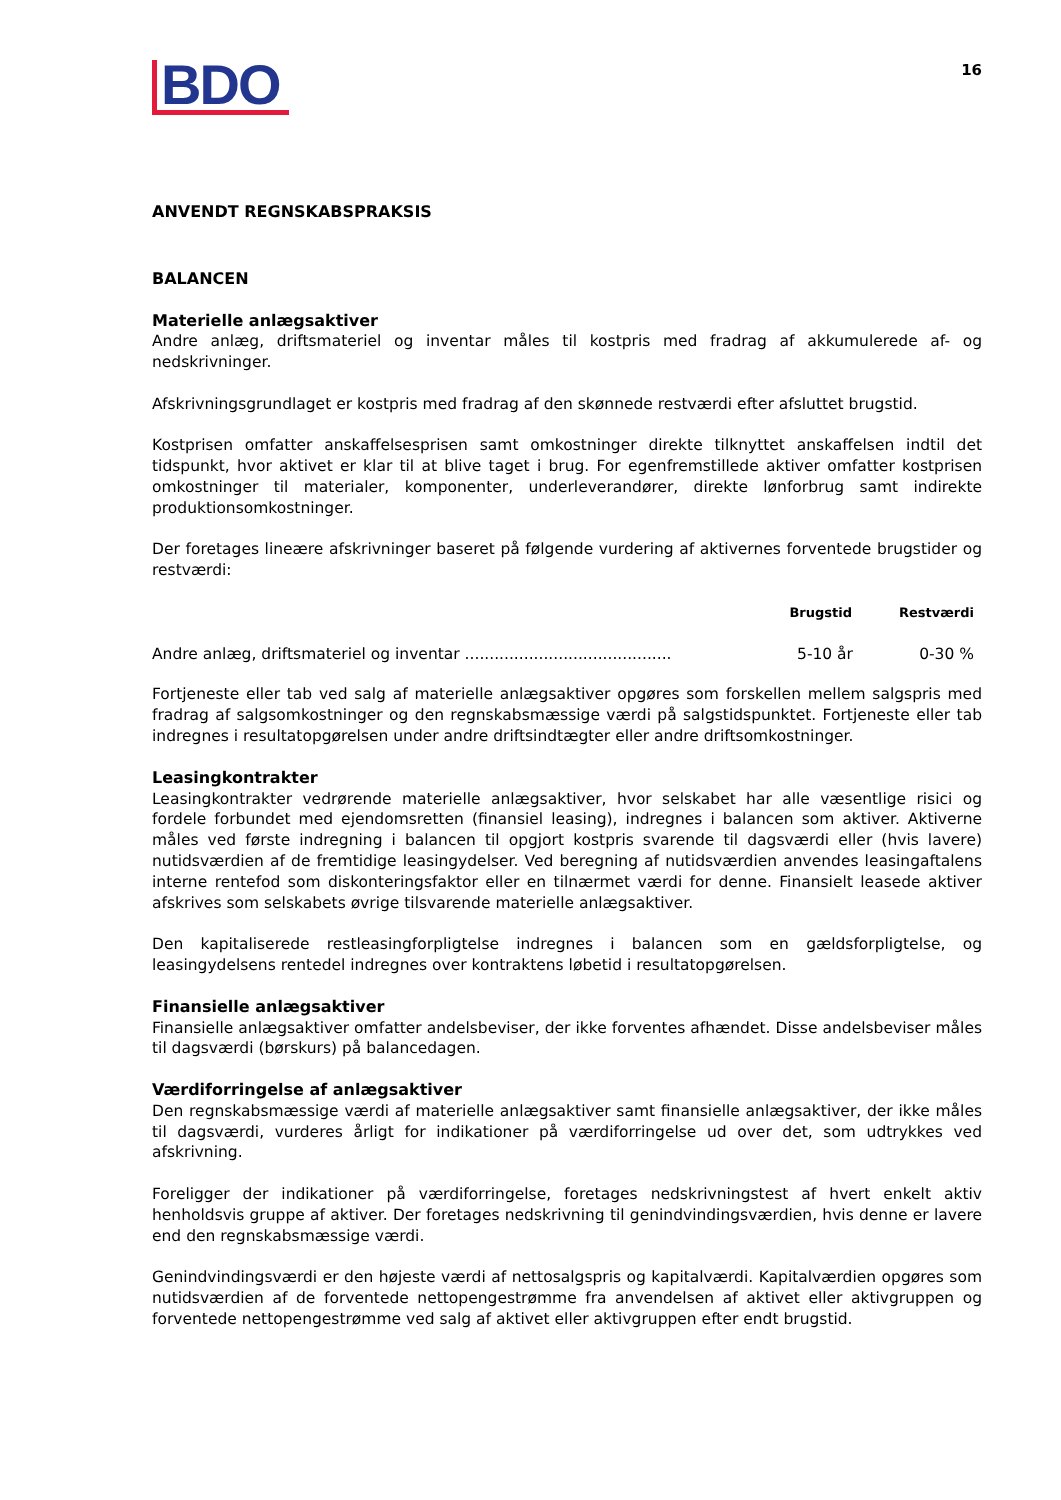BDO
16
ANVENDT REGNSKABSPRAKSIS
BALANCEN
Materielle anlægsaktiver
Andre anlæg, driftsmateriel og inventar måles til kostpris med fradrag af akkumulerede af- og nedskrivninger.
Afskrivningsgrundlaget er kostpris med fradrag af den skønnede restværdi efter afsluttet brugstid.
Kostprisen omfatter anskaffelsesprisen samt omkostninger direkte tilknyttet anskaffelsen indtil det tidspunkt, hvor aktivet er klar til at blive taget i brug. For egenfremstillede aktiver omfatter kostprisen omkostninger til materialer, komponenter, underleverandører, direkte lønforbrug samt indirekte produktionsomkostninger.
Der foretages lineære afskrivninger baseret på følgende vurdering af aktivernes forventede brugstider og restværdi:
| | Brugstid | Restværdi |
| --- | --- | --- |
| Andre anlæg, driftsmateriel og inventar .......................................... | 5-10 år | 0-30 % |
Fortjeneste eller tab ved salg af materielle anlægsaktiver opgøres som forskellen mellem salgspris med fradrag af salgsomkostninger og den regnskabsmæssige værdi på salgstidspunktet. Fortjeneste eller tab indregnes i resultatopgørelsen under andre driftsindtægter eller andre driftsomkostninger.
Leasingkontrakter
Leasingkontrakter vedrørende materielle anlægsaktiver, hvor selskabet har alle væsentlige risici og fordele forbundet med ejendomsretten (finansiel leasing), indregnes i balancen som aktiver. Aktiverne måles ved første indregning i balancen til opgjort kostpris svarende til dagsværdi eller (hvis lavere) nutidsværdien af de fremtidige leasingydelser. Ved beregning af nutidsværdien anvendes leasingaftalens interne rentefod som diskonteringsfaktor eller en tilnærmet værdi for denne. Finansielt leasede aktiver afskrives som selskabets øvrige tilsvarende materielle anlægsaktiver.
Den kapitaliserede restleasingforpligtelse indregnes i balancen som en gældsforpligtelse, og leasingydelsens rentedel indregnes over kontraktens løbetid i resultatopgørelsen.
Finansielle anlægsaktiver
Finansielle anlægsaktiver omfatter andelsbeviser, der ikke forventes afhændet. Disse andelsbeviser måles til dagsværdi (børskurs) på balancedagen.
Værdiforringelse af anlægsaktiver
Den regnskabsmæssige værdi af materielle anlægsaktiver samt finansielle anlægsaktiver, der ikke måles til dagsværdi, vurderes årligt for indikationer på værdiforringelse ud over det, som udtrykkes ved afskrivning.
Foreligger der indikationer på værdiforringelse, foretages nedskrivningstest af hvert enkelt aktiv henholdsvis gruppe af aktiver. Der foretages nedskrivning til genindvindingsværdien, hvis denne er lavere end den regnskabsmæssige værdi.
Genindvindingsværdi er den højeste værdi af nettosalgspris og kapitalværdi. Kapitalværdien opgøres som nutidsværdien af de forventede nettopengestrømme fra anvendelsen af aktivet eller aktivgruppen og forventede nettopengestrømme ved salg af aktivet eller aktivgruppen efter endt brugstid.